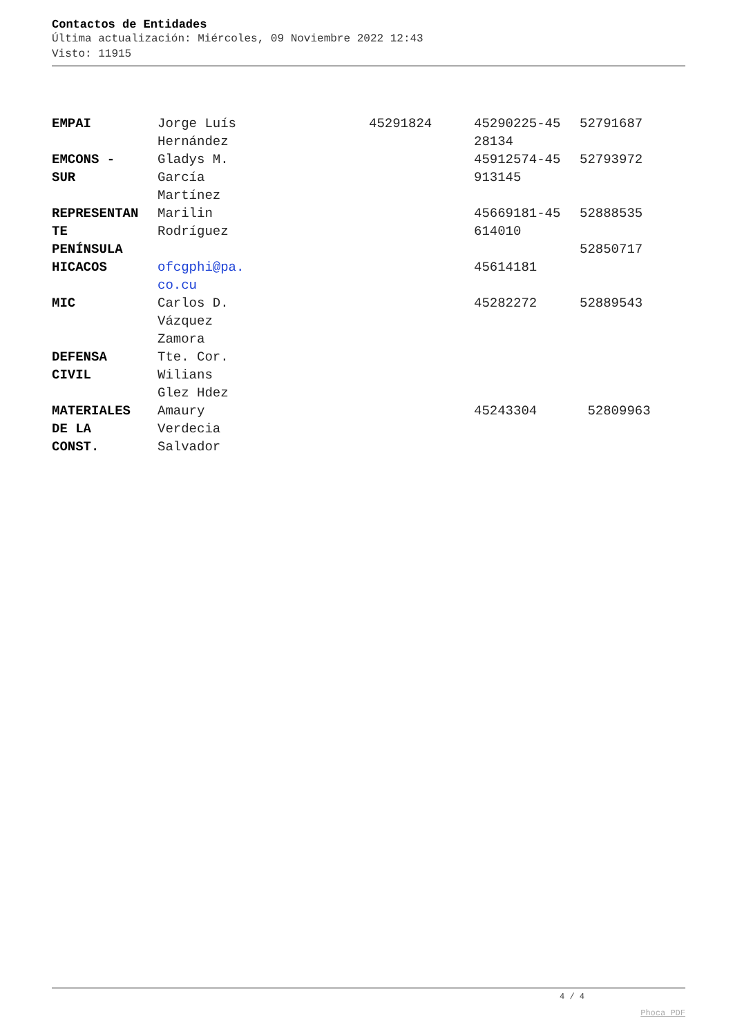Contactos de Entidades
Última actualización: Miércoles, 09 Noviembre 2022 12:43
Visto: 11915
| EMPAI | Jorge Luís Hernández | 45291824 | 45290225-45 28134 | 52791687 |
| EMCONS - SUR | Gladys M. García Martínez | | 45912574-45 913145 | 52793972 |
| REPRESENTAN TE | Marilin Rodríguez | | 45669181-45 614010 | 52888535 |
| PENÍNSULA | | | | 52850717 |
| HICACOS | ofcgphi@pa. co.cu | | 45614181 | |
| MIC | Carlos D. Vázquez Zamora | | 45282272 | 52889543 |
| DEFENSA CIVIL | Tte. Cor. Wilians Glez Hdez | | | |
| MATERIALES DE LA CONST. | Amaury Verdecia Salvador | | 45243304 | 52809963 |
4 / 4
Phoca PDF